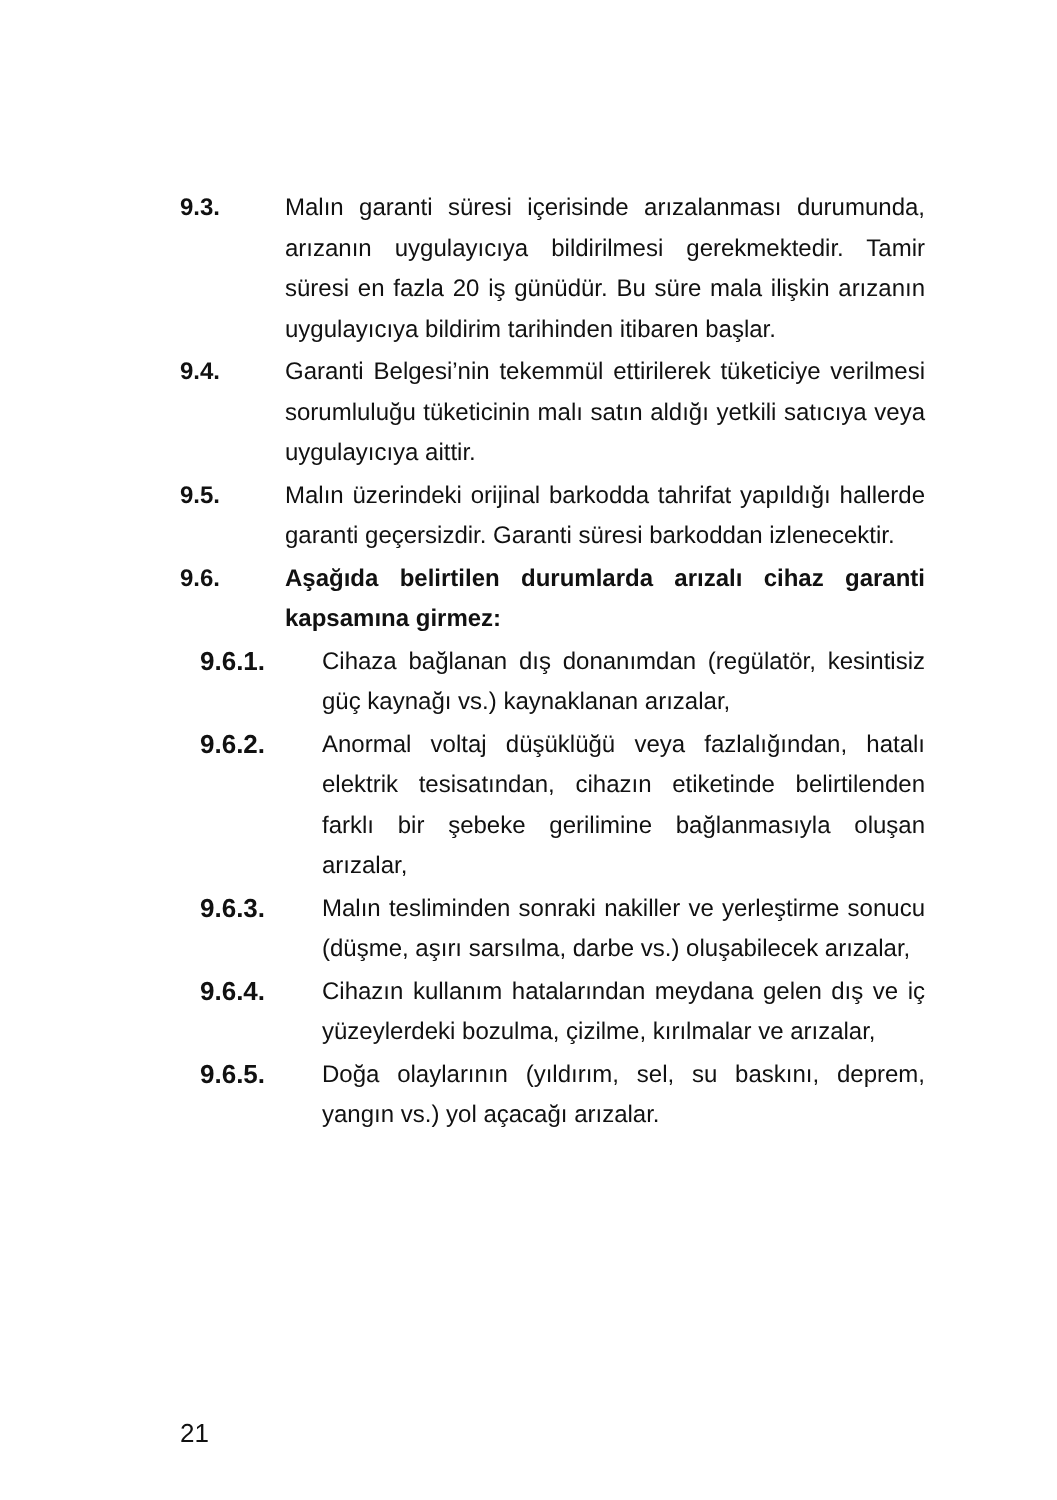9.3. Malın garanti süresi içerisinde arızalanması durumunda, arızanın uygulayıcıya bildirilmesi gerekmektedir. Tamir süresi en fazla 20 iş günüdür. Bu süre mala ilişkin arızanın uygulayıcıya bildirim tarihinden itibaren başlar.
9.4. Garanti Belgesi’nin tekemmül ettirilerek tüketiciye verilmesi sorumluluğu tüketicinin malı satın aldığı yetkili satıcıya veya uygulayıcıya aittir.
9.5. Malın üzerindeki orijinal barkodda tahrifat yapıldığı hallerde garanti geçersizdir. Garanti süresi barkoddan izlenecektir.
9.6. Aşağıda belirtilen durumlarda arızalı cihaz garanti kapsamına girmez:
9.6.1. Cihaza bağlanan dış donanımdan (regülatör, kesintisiz güç kaynağı vs.) kaynaklanan arızalar,
9.6.2. Anormal voltaj düşüklüğü veya fazlalığından, hatalı elektrik tesisatından, cihazın etiketinde belirtilenden farklı bir şebeke gerilimine bağlanmasıyla oluşan arızalar,
9.6.3. Malın tesliminden sonraki nakiller ve yerleştirme sonucu (düşme, aşırı sarsılma, darbe vs.) oluşabilecek arızalar,
9.6.4. Cihazın kullanım hatalarından meydana gelen dış ve iç yüzeylerdeki bozulma, çizilme, kırılmalar ve arızalar,
9.6.5. Doğa olaylarının (yıldırım, sel, su baskını, deprem, yangın vs.) yol açacağı arızalar.
21